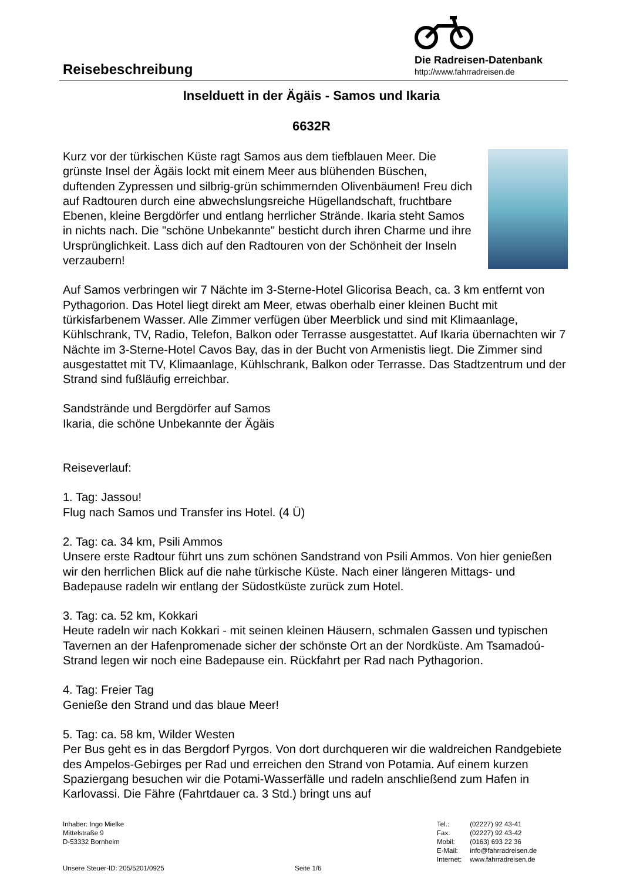Reisebeschreibung
Die Radreisen-Datenbank
http://www.fahrradreisen.de
Inselduett in der Ägäis - Samos und Ikaria
6632R
Kurz vor der türkischen Küste ragt Samos aus dem tiefblauen Meer. Die grünste Insel der Ägäis lockt mit einem Meer aus blühenden Büschen, duftenden Zypressen und silbrig-grün schimmernden Olivenbäumen! Freu dich auf Radtouren durch eine abwechslungsreiche Hügellandschaft, fruchtbare Ebenen, kleine Bergdörfer und entlang herrlicher Strände. Ikaria steht Samos in nichts nach. Die "schöne Unbekannte" besticht durch ihren Charme und ihre Ursprünglichkeit. Lass dich auf den Radtouren von der Schönheit der Inseln verzaubern!
Auf Samos verbringen wir 7 Nächte im 3-Sterne-Hotel Glicorisa Beach, ca. 3 km entfernt von Pythagorion. Das Hotel liegt direkt am Meer, etwas oberhalb einer kleinen Bucht mit türkisfarbenem Wasser. Alle Zimmer verfügen über Meerblick und sind mit Klimaanlage, Kühlschrank, TV, Radio, Telefon, Balkon oder Terrasse ausgestattet. Auf Ikaria übernachten wir 7 Nächte im 3-Sterne-Hotel Cavos Bay, das in der Bucht von Armenistis liegt. Die Zimmer sind ausgestattet mit TV, Klimaanlage, Kühlschrank, Balkon oder Terrasse. Das Stadtzentrum und der Strand sind fußläufig erreichbar.
Sandstrände und Bergdörfer auf Samos
Ikaria, die schöne Unbekannte der Ägäis
Reiseverlauf:
1. Tag: Jassou!
Flug nach Samos und Transfer ins Hotel. (4 Ü)
2. Tag: ca. 34 km, Psili Ammos
Unsere erste Radtour führt uns zum schönen Sandstrand von Psili Ammos. Von hier genießen wir den herrlichen Blick auf die nahe türkische Küste. Nach einer längeren Mittags- und Badepause radeln wir entlang der Südostküste zurück zum Hotel.
3. Tag: ca. 52 km, Kokkari
Heute radeln wir nach Kokkari - mit seinen kleinen Häusern, schmalen Gassen und typischen Tavernen an der Hafenpromenade sicher der schönste Ort an der Nordküste. Am Tsamadoú-Strand legen wir noch eine Badepause ein. Rückfahrt per Rad nach Pythagorion.
4. Tag: Freier Tag
Genieße den Strand und das blaue Meer!
5. Tag: ca. 58 km, Wilder Westen
Per Bus geht es in das Bergdorf Pyrgos. Von dort durchqueren wir die waldreichen Randgebiete des Ampelos-Gebirges per Rad und erreichen den Strand von Potamia. Auf einem kurzen Spaziergang besuchen wir die Potami-Wasserfälle und radeln anschließend zum Hafen in Karlovassi. Die Fähre (Fahrtdauer ca. 3 Std.) bringt uns auf
Inhaber: Ingo Mielke
Mittelstraße 9
D-53332 Bornheim
Unsere Steuer-ID: 205/5201/0925
Seite 1/6
| Tel.: | (02227) 92 43-41 |
| Fax: | (02227) 92 43-42 |
| Mobil: | (0163) 693 22 36 |
| E-Mail: | info@fahrradreisen.de |
| Internet: | www.fahrradreisen.de |